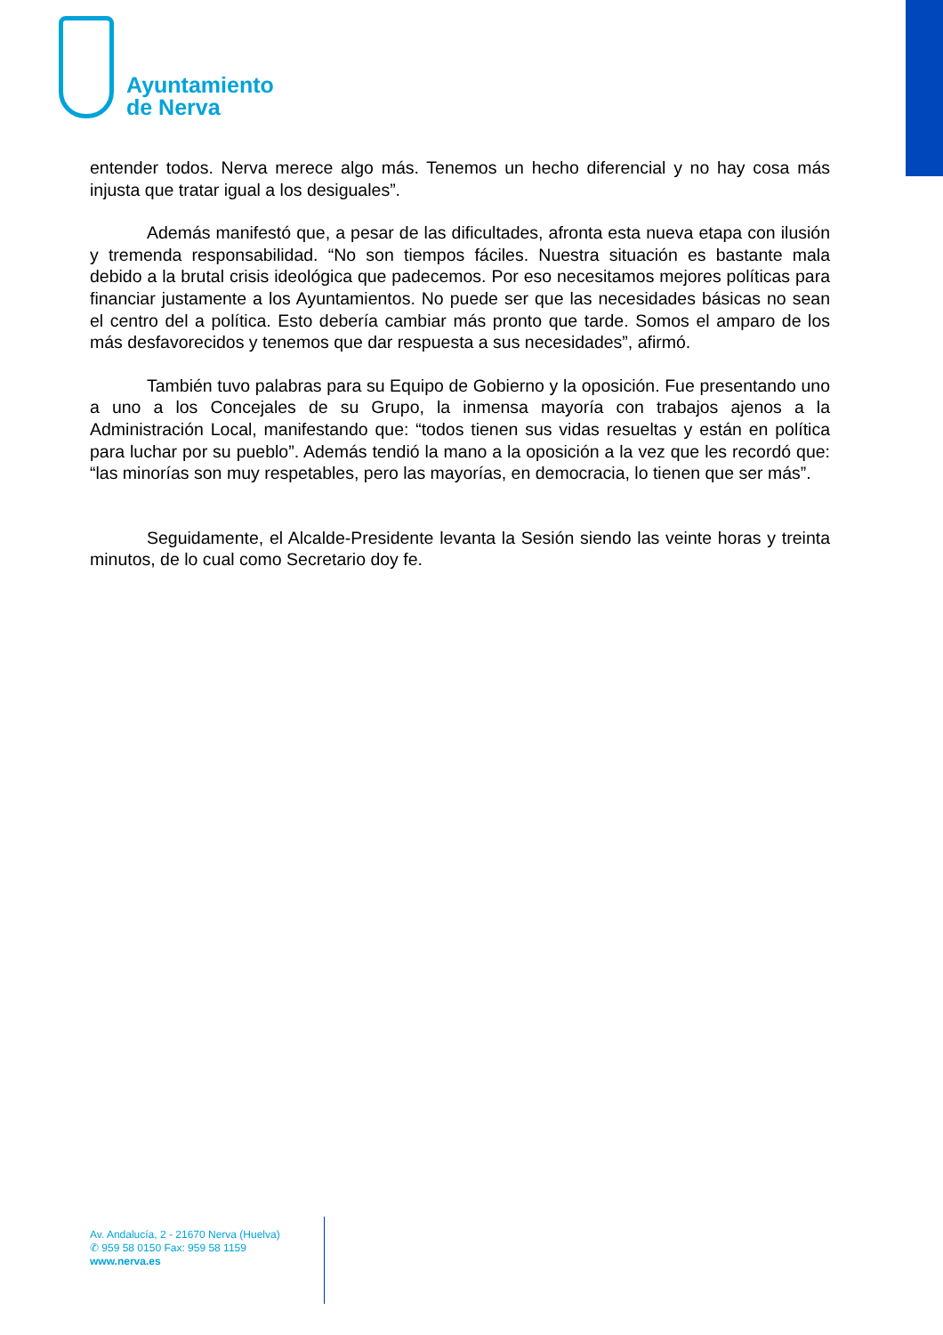Ayuntamiento
de Nerva
entender todos. Nerva merece algo más. Tenemos un hecho diferencial y no hay cosa más injusta que tratar igual a los desiguales”.
Además manifestó que, a pesar de las dificultades, afronta esta nueva etapa con ilusión y tremenda responsabilidad. “No son tiempos fáciles. Nuestra situación es bastante mala debido a la brutal crisis ideológica que padecemos. Por eso necesitamos mejores políticas para financiar justamente a los Ayuntamientos. No puede ser que las necesidades básicas no sean el centro del a política. Esto debería cambiar más pronto que tarde. Somos el amparo de los más desfavorecidos y tenemos que dar respuesta a sus necesidades”, afirmó.
También tuvo palabras para su Equipo de Gobierno y la oposición. Fue presentando uno a uno a los Concejales de su Grupo, la inmensa mayoría con trabajos ajenos a la Administración Local, manifestando que: “todos tienen sus vidas resueltas y están en política para luchar por su pueblo”. Además tendió la mano a la oposición a la vez que les recordó que: “las minorías son muy respetables, pero las mayorías, en democracia, lo tienen que ser más”.
Seguidamente, el Alcalde-Presidente levanta la Sesión siendo las veinte horas y treinta minutos, de lo cual como Secretario doy fe.
Av. Andalucía, 2 - 21670 Nerva (Huelva)
✆ 959 58 0150 Fax: 959 58 1159
www.nerva.es